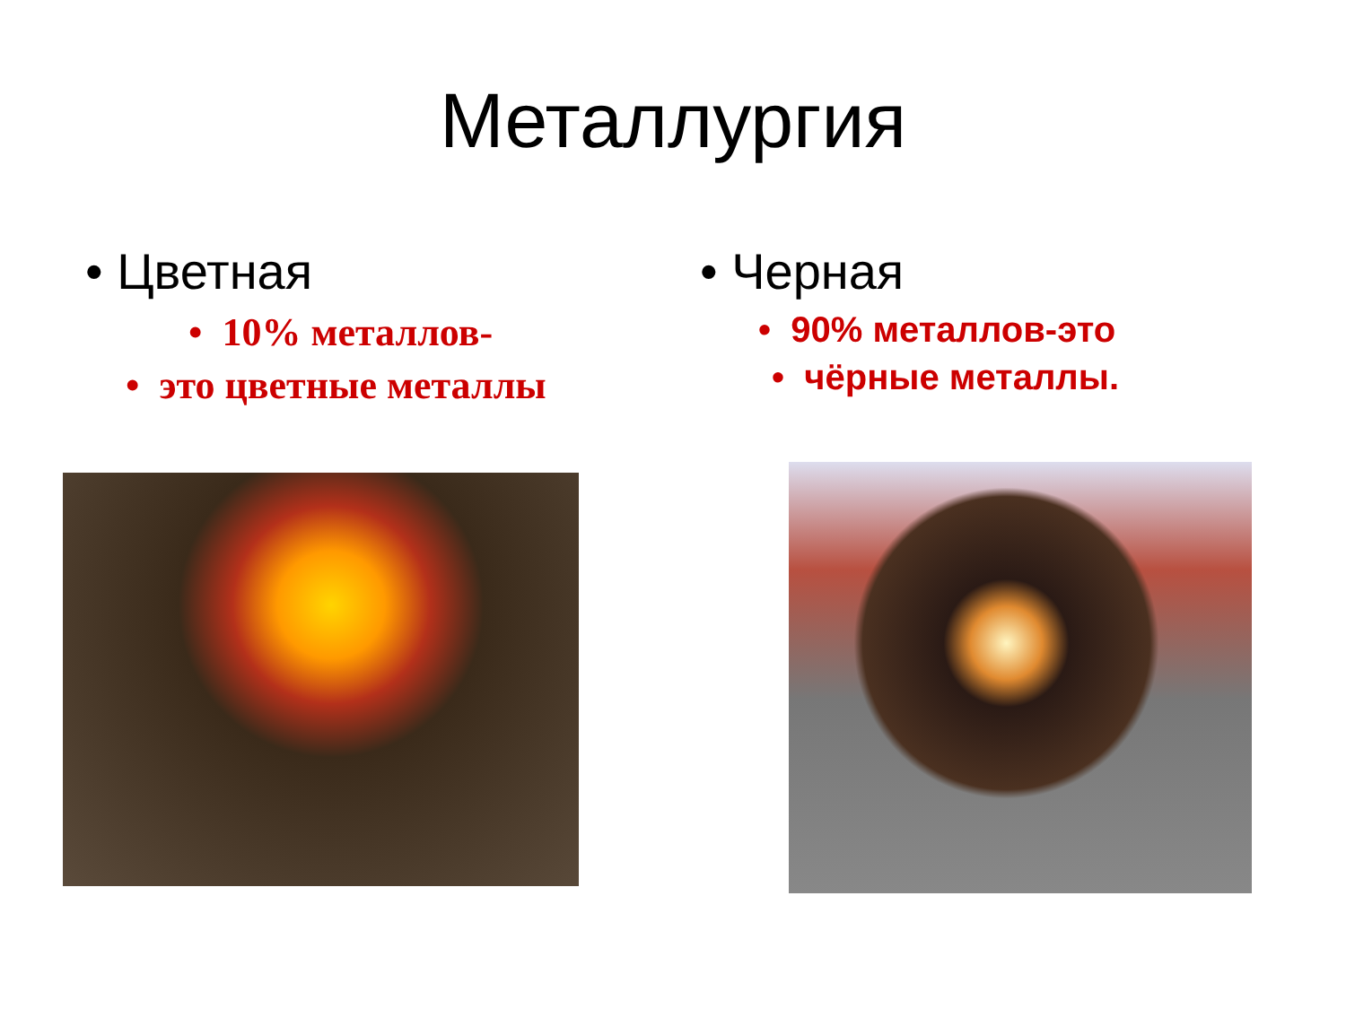Металлургия
• Цветная
• 10% металлов-
• это цветные металлы
• Черная
• 90% металлов-это
• чёрные металлы.